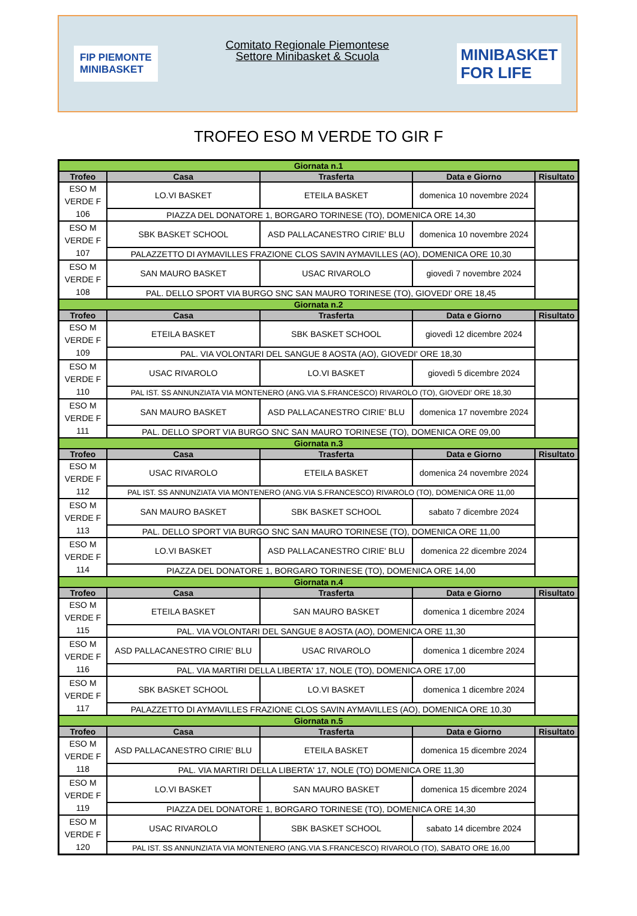FIP PIEMONTE
MINIBASKET
Comitato Regionale Piemontese
Settore Minibasket & Scuola
MINIBASKET
FOR LIFE
TROFEO ESO M VERDE TO GIR F
| Giornata n.1 | | | | |
| Trofeo | Casa | Trasferta | Data e Giorno | Risultato |
| ESO M VERDE F 106 | LO.VI BASKET | ETEILA BASKET | domenica 10 novembre 2024 | |
| | PIAZZA DEL DONATORE 1, BORGARO TORINESE (TO), DOMENICA ORE 14,30 | | | |
| ESO M VERDE F 107 | SBK BASKET SCHOOL | ASD PALLACANESTRO CIRIE' BLU | domenica 10 novembre 2024 | |
| | PALAZZETTO DI AYMAVILLES FRAZIONE CLOS SAVIN AYMAVILLES (AO), DOMENICA ORE 10,30 | | | |
| ESO M VERDE F 108 | SAN MAURO BASKET | USAC RIVAROLO | giovedì 7 novembre 2024 | |
| | PAL. DELLO SPORT VIA BURGO SNC SAN MAURO TORINESE (TO), GIOVEDI' ORE 18,45 | | | |
| Giornata n.2 | | | | |
| Trofeo | Casa | Trasferta | Data e Giorno | Risultato |
| ESO M VERDE F 109 | ETEILA BASKET | SBK BASKET SCHOOL | giovedì 12 dicembre 2024 | |
| | PAL. VIA VOLONTARI DEL SANGUE 8 AOSTA (AO), GIOVEDI' ORE 18,30 | | | |
| ESO M VERDE F 110 | USAC RIVAROLO | LO.VI BASKET | giovedì 5 dicembre 2024 | |
| | PAL IST. SS ANNUNZIATA VIA MONTENERO (ANG.VIA S.FRANCESCO) RIVAROLO (TO), GIOVEDI' ORE 18,30 | | | |
| ESO M VERDE F 111 | SAN MAURO BASKET | ASD PALLACANESTRO CIRIE' BLU | domenica 17 novembre 2024 | |
| | PAL. DELLO SPORT VIA BURGO SNC SAN MAURO TORINESE (TO), DOMENICA ORE 09,00 | | | |
| Giornata n.3 | | | | |
| Trofeo | Casa | Trasferta | Data e Giorno | Risultato |
| ESO M VERDE F 112 | USAC RIVAROLO | ETEILA BASKET | domenica 24 novembre 2024 | |
| | PAL IST. SS ANNUNZIATA VIA MONTENERO (ANG.VIA S.FRANCESCO) RIVAROLO (TO), DOMENICA ORE 11,00 | | | |
| ESO M VERDE F 113 | SAN MAURO BASKET | SBK BASKET SCHOOL | sabato 7 dicembre 2024 | |
| | PAL. DELLO SPORT VIA BURGO SNC SAN MAURO TORINESE (TO), DOMENICA ORE 11,00 | | | |
| ESO M VERDE F 114 | LO.VI BASKET | ASD PALLACANESTRO CIRIE' BLU | domenica 22 dicembre 2024 | |
| | PIAZZA DEL DONATORE 1, BORGARO TORINESE (TO), DOMENICA ORE 14,00 | | | |
| Giornata n.4 | | | | |
| Trofeo | Casa | Trasferta | Data e Giorno | Risultato |
| ESO M VERDE F 115 | ETEILA BASKET | SAN MAURO BASKET | domenica 1 dicembre 2024 | |
| | PAL. VIA VOLONTARI DEL SANGUE 8 AOSTA (AO), DOMENICA ORE 11,30 | | | |
| ESO M VERDE F 116 | ASD PALLACANESTRO CIRIE' BLU | USAC RIVAROLO | domenica 1 dicembre 2024 | |
| | PAL. VIA MARTIRI DELLA LIBERTA' 17, NOLE (TO), DOMENICA ORE 17,00 | | | |
| ESO M VERDE F 117 | SBK BASKET SCHOOL | LO.VI BASKET | domenica 1 dicembre 2024 | |
| | PALAZZETTO DI AYMAVILLES FRAZIONE CLOS SAVIN AYMAVILLES (AO), DOMENICA ORE 10,30 | | | |
| Giornata n.5 | | | | |
| Trofeo | Casa | Trasferta | Data e Giorno | Risultato |
| ESO M VERDE F 118 | ASD PALLACANESTRO CIRIE' BLU | ETEILA BASKET | domenica 15 dicembre 2024 | |
| | PAL. VIA MARTIRI DELLA LIBERTA' 17, NOLE (TO) DOMENICA ORE 11,30 | | | |
| ESO M VERDE F 119 | LO.VI BASKET | SAN MAURO BASKET | domenica 15 dicembre 2024 | |
| | PIAZZA DEL DONATORE 1, BORGARO TORINESE (TO), DOMENICA ORE 14,30 | | | |
| ESO M VERDE F 120 | USAC RIVAROLO | SBK BASKET SCHOOL | sabato 14 dicembre 2024 | |
| | PAL IST. SS ANNUNZIATA VIA MONTENERO (ANG.VIA S.FRANCESCO) RIVAROLO (TO), SABATO ORE 16,00 | | | |